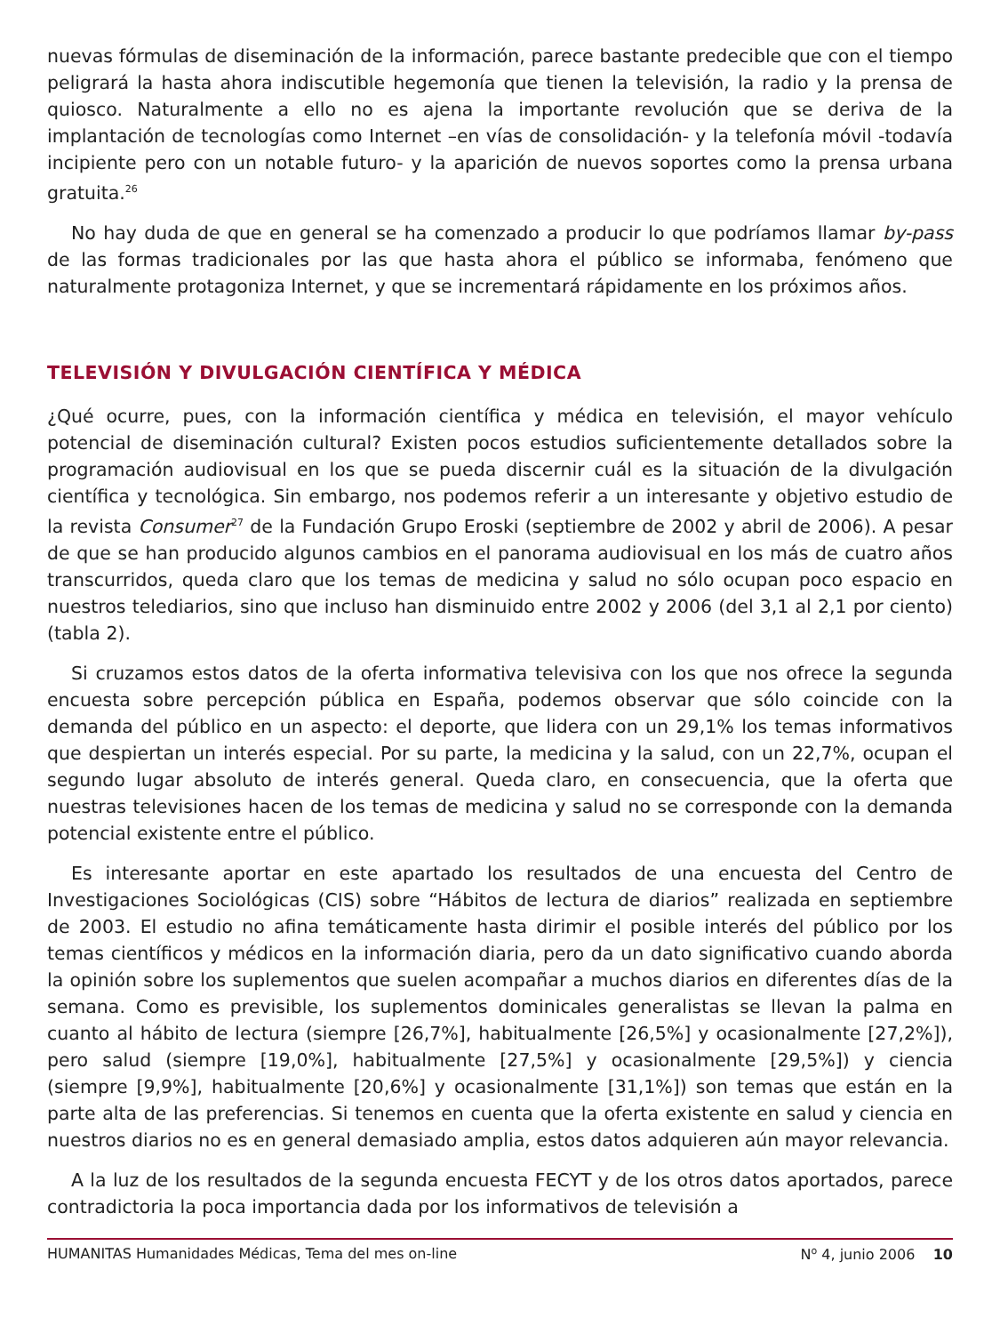nuevas fórmulas de diseminación de la información, parece bastante predecible que con el tiempo peligrará la hasta ahora indiscutible hegemonía que tienen la televisión, la radio y la prensa de quiosco. Naturalmente a ello no es ajena la importante revolución que se deriva de la implantación de tecnologías como Internet –en vías de consolidación- y la telefonía móvil -todavía incipiente pero con un notable futuro- y la aparición de nuevos soportes como la prensa urbana gratuita.<sup>26</sup>
No hay duda de que en general se ha comenzado a producir lo que podríamos llamar by-pass de las formas tradicionales por las que hasta ahora el público se informaba, fenómeno que naturalmente protagoniza Internet, y que se incrementará rápidamente en los próximos años.
TELEVISIÓN Y DIVULGACIÓN CIENTÍFICA Y MÉDICA
¿Qué ocurre, pues, con la información científica y médica en televisión, el mayor vehículo potencial de diseminación cultural? Existen pocos estudios suficientemente detallados sobre la programación audiovisual en los que se pueda discernir cuál es la situación de la divulgación científica y tecnológica. Sin embargo, nos podemos referir a un interesante y objetivo estudio de la revista Consumer<sup>27</sup> de la Fundación Grupo Eroski (septiembre de 2002 y abril de 2006). A pesar de que se han producido algunos cambios en el panorama audiovisual en los más de cuatro años transcurridos, queda claro que los temas de medicina y salud no sólo ocupan poco espacio en nuestros telediarios, sino que incluso han disminuido entre 2002 y 2006 (del 3,1 al 2,1 por ciento) (tabla 2).
Si cruzamos estos datos de la oferta informativa televisiva con los que nos ofrece la segunda encuesta sobre percepción pública en España, podemos observar que sólo coincide con la demanda del público en un aspecto: el deporte, que lidera con un 29,1% los temas informativos que despiertan un interés especial. Por su parte, la medicina y la salud, con un 22,7%, ocupan el segundo lugar absoluto de interés general. Queda claro, en consecuencia, que la oferta que nuestras televisiones hacen de los temas de medicina y salud no se corresponde con la demanda potencial existente entre el público.
Es interesante aportar en este apartado los resultados de una encuesta del Centro de Investigaciones Sociológicas (CIS) sobre “Hábitos de lectura de diarios” realizada en septiembre de 2003. El estudio no afina temáticamente hasta dirimir el posible interés del público por los temas científicos y médicos en la información diaria, pero da un dato significativo cuando aborda la opinión sobre los suplementos que suelen acompañar a muchos diarios en diferentes días de la semana. Como es previsible, los suplementos dominicales generalistas se llevan la palma en cuanto al hábito de lectura (siempre [26,7%], habitualmente [26,5%] y ocasionalmente [27,2%]), pero salud (siempre [19,0%], habitualmente [27,5%] y ocasionalmente [29,5%]) y ciencia (siempre [9,9%], habitualmente [20,6%] y ocasionalmente [31,1%]) son temas que están en la parte alta de las preferencias. Si tenemos en cuenta que la oferta existente en salud y ciencia en nuestros diarios no es en general demasiado amplia, estos datos adquieren aún mayor relevancia.
A la luz de los resultados de la segunda encuesta FECYT y de los otros datos aportados, parece contradictoria la poca importancia dada por los informativos de televisión a
HUMANITAS Humanidades Médicas, Tema del mes on-line N<sup>o</sup> 4, junio 2006 10